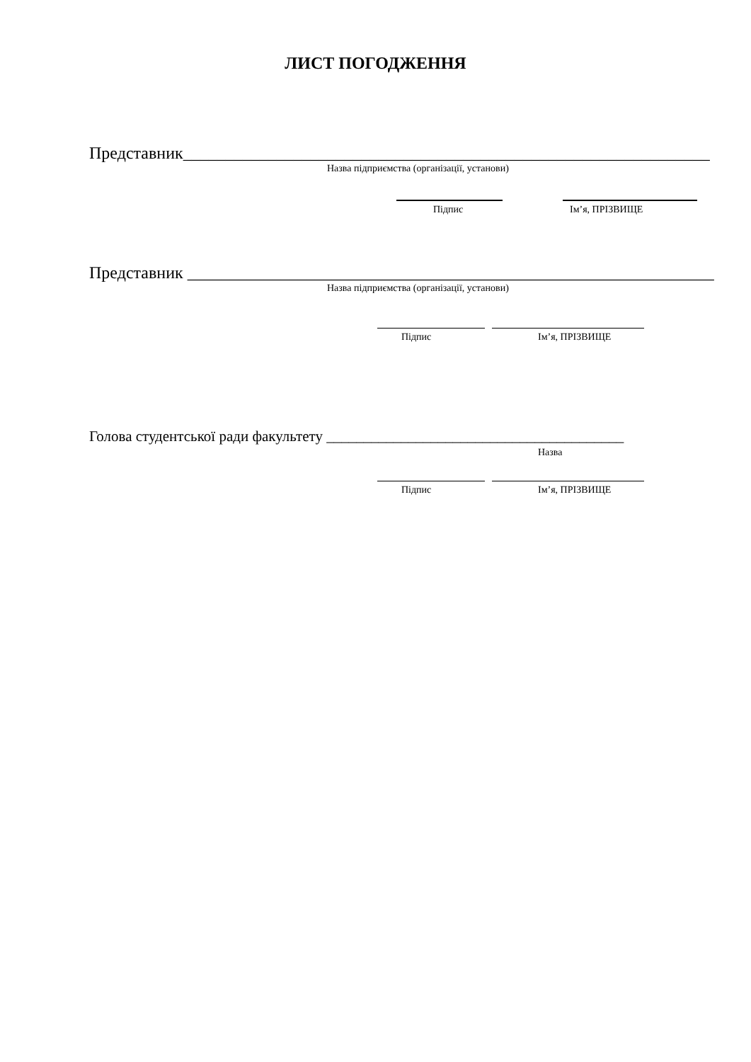ЛИСТ ПОГОДЖЕННЯ
Представник______________________________________________________________
Назва підприємства (організації, установи)
Підпис Ім’я, ПРІЗВИЩЕ
Представник ______________________________________________________________
Назва підприємства (організації, установи)
Підпис Ім’я, ПРІЗВИЩЕ
Голова студентської ради факультету ________________________________________
Назва
Підпис Ім’я, ПРІЗВИЩЕ